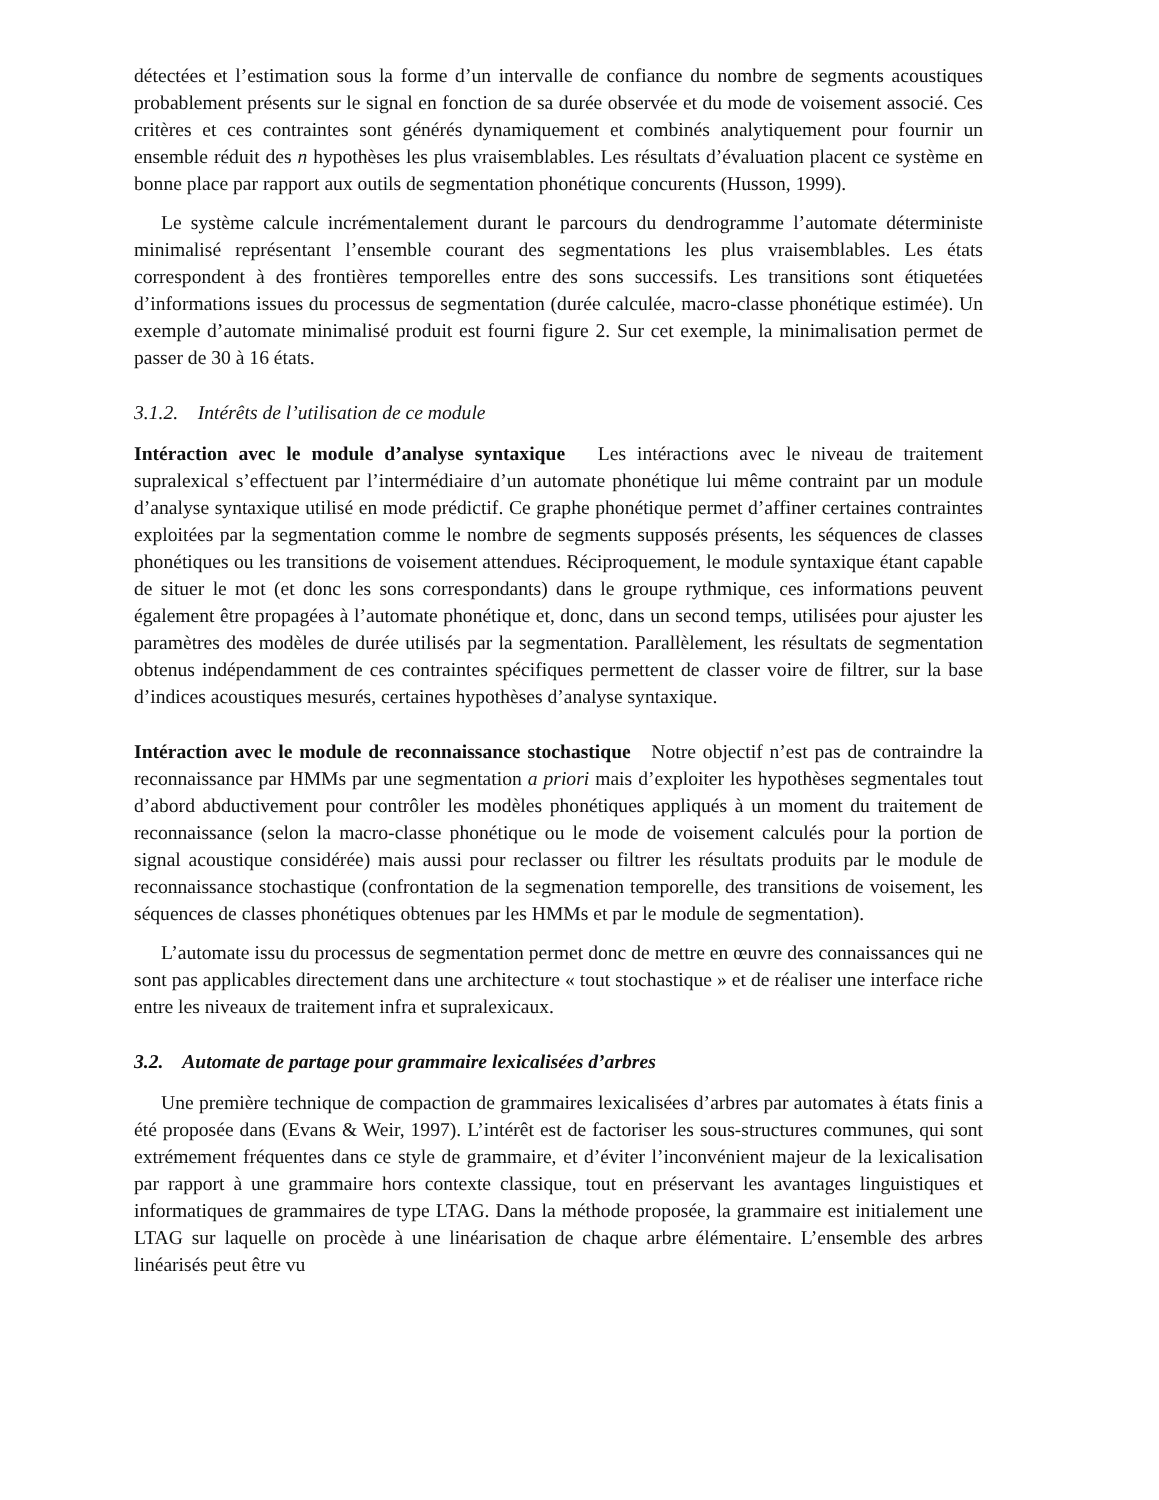détectées et l’estimation sous la forme d’un intervalle de confiance du nombre de segments acoustiques probablement présents sur le signal en fonction de sa durée observée et du mode de voisement associé. Ces critères et ces contraintes sont générés dynamiquement et combinés analytiquement pour fournir un ensemble réduit des n hypothèses les plus vraisemblables. Les résultats d’évaluation placent ce système en bonne place par rapport aux outils de segmentation phonétique concurents (Husson, 1999).
Le système calcule incrémentalement durant le parcours du dendrogramme l’automate déterministe minimalisé représentant l’ensemble courant des segmentations les plus vraisemblables. Les états correspondent à des frontières temporelles entre des sons successifs. Les transitions sont étiquetées d’informations issues du processus de segmentation (durée calculée, macro-classe phonétique estimée). Un exemple d’automate minimalisé produit est fourni figure 2. Sur cet exemple, la minimalisation permet de passer de 30 à 16 états.
3.1.2. Intérêts de l’utilisation de ce module
Intéraction avec le module d’analyse syntaxique Les intéractions avec le niveau de traitement supralexical s’effectuent par l’intermédiaire d’un automate phonétique lui même contraint par un module d’analyse syntaxique utilisé en mode prédictif. Ce graphe phonétique permet d’affiner certaines contraintes exploitées par la segmentation comme le nombre de segments supposés présents, les séquences de classes phonétiques ou les transitions de voisement attendues. Réciproquement, le module syntaxique étant capable de situer le mot (et donc les sons correspondants) dans le groupe rythmique, ces informations peuvent également être propagées à l’automate phonétique et, donc, dans un second temps, utilisées pour ajuster les paramètres des modèles de durée utilisés par la segmentation. Parallèlement, les résultats de segmentation obtenus indépendamment de ces contraintes spécifiques permettent de classer voire de filtrer, sur la base d’indices acoustiques mesurés, certaines hypothèses d’analyse syntaxique.
Intéraction avec le module de reconnaissance stochastique Notre objectif n’est pas de contraindre la reconnaissance par HMMs par une segmentation a priori mais d’exploiter les hypothèses segmentales tout d’abord abductivement pour contrôler les modèles phonétiques appliqués à un moment du traitement de reconnaissance (selon la macro-classe phonétique ou le mode de voisement calculés pour la portion de signal acoustique considérée) mais aussi pour reclasser ou filtrer les résultats produits par le module de reconnaissance stochastique (confrontation de la segmenation temporelle, des transitions de voisement, les séquences de classes phonétiques obtenues par les HMMs et par le module de segmentation).
L’automate issu du processus de segmentation permet donc de mettre en œuvre des connaissances qui ne sont pas applicables directement dans une architecture « tout stochastique » et de réaliser une interface riche entre les niveaux de traitement infra et supralexicaux.
3.2. Automate de partage pour grammaire lexicalisées d’arbres
Une première technique de compaction de grammaires lexicalisées d’arbres par automates à états finis a été proposée dans (Evans & Weir, 1997). L’intérêt est de factoriser les sous-structures communes, qui sont extrémement fréquentes dans ce style de grammaire, et d’éviter l’inconvénient majeur de la lexicalisation par rapport à une grammaire hors contexte classique, tout en préservant les avantages linguistiques et informatiques de grammaires de type LTAG. Dans la méthode proposée, la grammaire est initialement une LTAG sur laquelle on procède à une linéarisation de chaque arbre élémentaire. L’ensemble des arbres linéarisés peut être vu